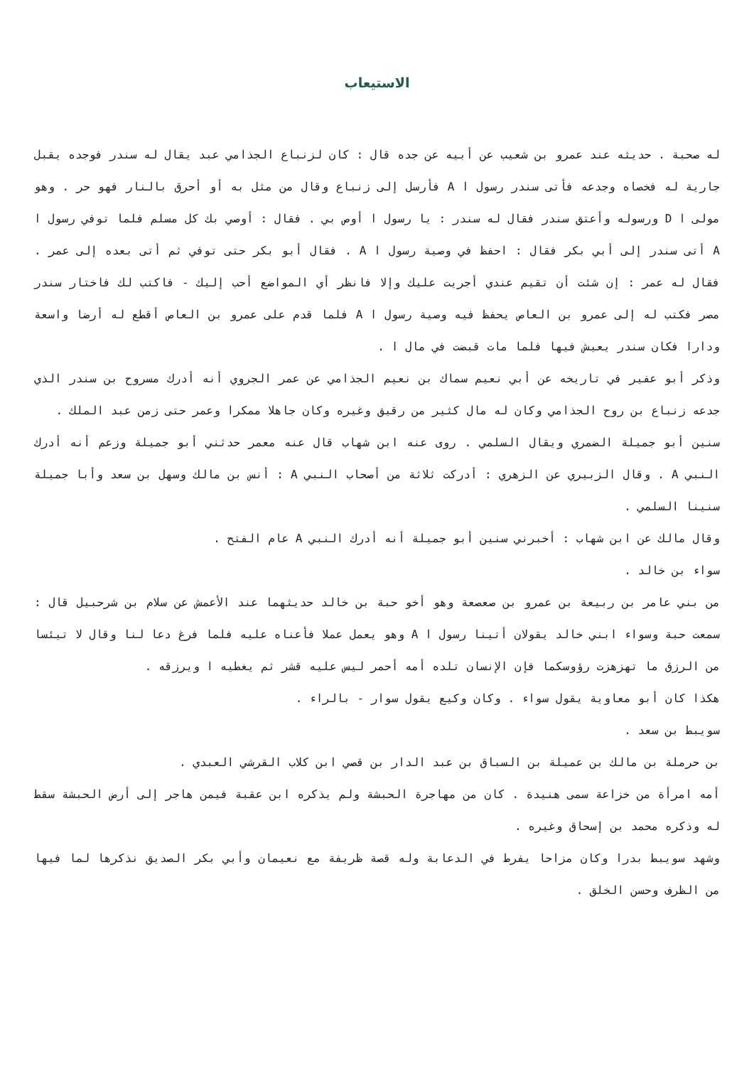الاستيعاب
له صحبة . حديثه عند عمرو بن شعيب عن أبيه عن جده قال : كان لزنباع الجذامي عبد يقال له سندر فوجده يقبل جارية له فخصاه وجدعه فأتى سندر رسول ا A فأرسل إلى زنباع وقال من مثل به أو أحرق بالنار فهو حر . وهو مولى ا D ورسوله وأعتق سندر فقال له سندر : يا رسول ا أوص بي . فقال : أوصي بك كل مسلم فلما توفي رسول ا A أتى سندر إلى أبي بكر فقال : احفظ في وصية رسول ا A . فقال أبو بكر حتى توفي ثم أتى بعده إلى عمر . فقال له عمر : إن شئت أن تقيم عندي أجريت عليك وإلا فانظر أي المواضع أحب إليك - فاكتب لك فاختار سندر مصر فكتب له إلى عمرو بن العاص يحفظ فيه وصية رسول ا A فلما قدم على عمرو بن العاص أقطع له أرضا واسعة ودارا فكان سندر يعيش فيها فلما مات قبضت في مال ا .
وذكر أبو عفير في تاريخه عن أبي نعيم سماك بن نعيم الجذامي عن عمر الجروي أنه أدرك مسروح بن سندر الذي جدعه زنباع بن روح الجذامي وكان له مال كثير من رقيق وغيره وكان جاهلا ممكرا وعمر حتى زمن عبد الملك .
سنين أبو جميلة الضمري ويقال السلمي . روى عنه ابن شهاب قال عنه معمر حدثني أبو جميلة وزعم أنه أدرك النبي A . وقال الزبيري عن الزهري : أدركت ثلاثة من أصحاب النبي A : أنس بن مالك وسهل بن سعد وأبا جميلة سنينا السلمي .
وقال مالك عن ابن شهاب : أخبرني سنين أبو جميلة أنه أدرك النبي A عام الفتح .
سواء بن خالد .
من بني عامر بن ربيعة بن عمرو بن صعصعة وهو أخو حبة بن خالد حديثهما عند الأعمش عن سلام بن شرحبيل قال : سمعت حبة وسواء ابني خالد يقولان أتينا رسول ا A وهو يعمل عملا فأعناه عليه فلما فرغ دعا لنا وقال لا تيئسا من الرزق ما تهزهزت رؤوسكما فإن الإنسان تلده أمه أحمر ليس عليه قشر ثم يغطيه ا ويرزقه .
هكذا كان أبو معاوية يقول سواء . وكان وكيع يقول سوار - بالراء .
سويبط بن سعد .
بن حرملة بن مالك بن عميلة بن السباق بن عبد الدار بن قصي ابن كلاب القرشي العبدي .
أمه امرأة من خزاعة سمى هنيدة . كان من مهاجرة الحبشة ولم يذكره ابن عقبة فيمن هاجر إلى أرض الحبشة سقط له وذكره محمد بن إسحاق وغيره .
وشهد سويبط بدرا وكان مزاحا يفرط في الدعابة وله قصة ظريفة مع نعيمان وأبي بكر الصديق نذكرها لما فيها من الظرف وحسن الخلق .